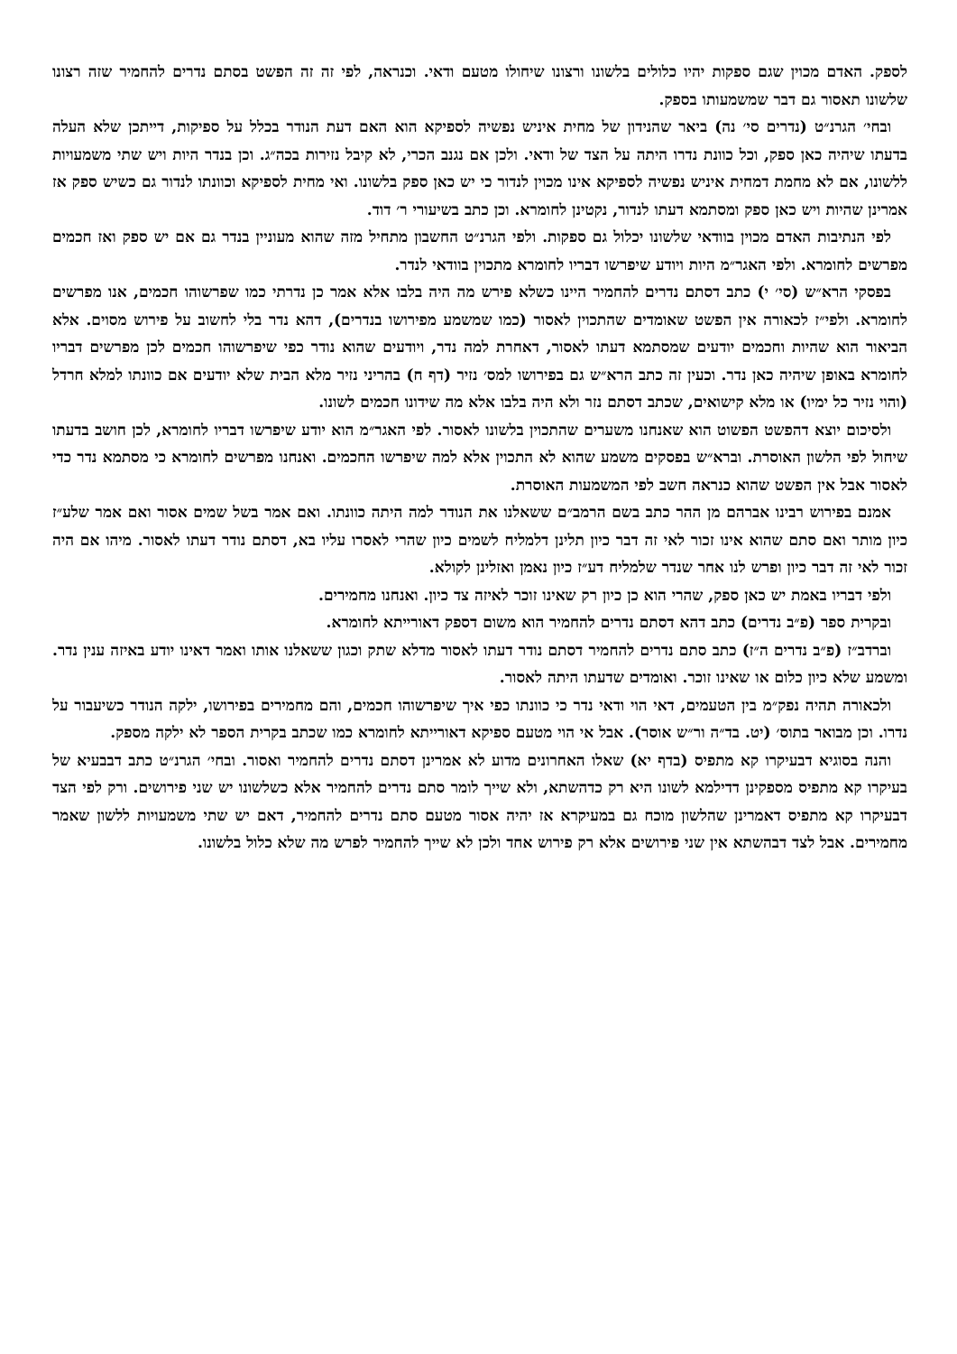לספק. האדם מכוין שגם ספקות יהיו כלולים בלשונו ורצונו שיחולו מטעם ודאי. וכנראה, לפי זה זה הפשט בסתם נדרים להחמיר שזה רצונו שלשונו תאסור גם דבר שמשמעותו בספק.
ובחי׳ הגרנ״ט (נדרים סי׳ נה) ביאר שהנידון של מחית איניש נפשיה לספיקא הוא האם דעת הנודר בכלל על ספיקות, דייתכן שלא העלה בדעתו שיהיה כאן ספק, וכל כוונת נדרו היתה על הצד של ודאי. ולכן אם נגנב הכרי, לא קיבל נזירות בכה״ג. וכן בנדר היות ויש שתי משמעויות ללשונו, אם לא מחמת דמחית איניש נפשיה לספיקא אינו מכוין לנדור כי יש כאן ספק בלשונו. ואי מחית לספיקא וכוונתו לנדור גם כשיש ספק אז אמרינן שהיות ויש כאן ספק ומסתמא דעתו לנדור, נקטינן לחומרא. וכן כתב בשיעורי ר׳ דוד.
לפי הנתיבות האדם מכוין בוודאי שלשונו יכלול גם ספקות. ולפי הגרנ״ט החשבון מתחיל מזה שהוא מעוניין בנדר גם אם יש ספק ואז חכמים מפרשים לחומרא. ולפי האגר״מ היות ויודע שיפרשו דבריו לחומרא מתכוין בוודאי לנדר.
בפסקי הרא״ש (סי׳ י) כתב דסתם נדרים להחמיר היינו כשלא פירש מה היה בלבו אלא אמר כן נדרתי כמו שפרשוהו חכמים, אנו מפרשים לחומרא. ולפי״ז לכאורה אין הפשט שאומדים שהתכוין לאסור (כמו שמשמע מפירושו בנדרים), דהא נדר בלי לחשוב על פירוש מסוים. אלא הביאור הוא שהיות וחכמים יודעים שמסתמא דעתו לאסור, דאחרת למה נדר, ויודעים שהוא נודר כפי שיפרשוהו חכמים לכן מפרשים דבריו לחומרא באופן שיהיה כאן נדר. וכעין זה כתב הרא״ש גם בפירושו למס׳ נזיר (דף ח) בהריני נזיר מלא הבית שלא יודעים אם כוונתו למלא חרדל (והוי נזיר כל ימיו) או מלא קישואים, שכתב דסתם נזר ולא היה בלבו אלא מה שידונו חכמים לשונו.
ולסיכום יוצא דהפשט הפשוט הוא שאנחנו משערים שהתכוין בלשונו לאסור. לפי האגר״מ הוא יודע שיפרשו דבריו לחומרא, לכן חושב בדעתו שיחול לפי הלשון האוסרת. וברא״ש בפסקים משמע שהוא לא התכוין אלא למה שיפרשו החכמים. ואנחנו מפרשים לחומרא כי מסתמא נדר כדי לאסור אבל אין הפשט שהוא כנראה חשב לפי המשמעות האוסרת.
אמנם בפירוש רבינו אברהם מן ההר כתב בשם הרמב״ם ששאלנו את הנודר למה היתה כוונתו. ואם אמר בשל שמים אסור ואם אמר שלע״ז כיון מותר ואם סתם שהוא אינו זכור לאי זה דבר כיון תלינן דלמליח לשמים כיון שהרי לאסרו עליו בא, דסתם נודר דעתו לאסור. מיהו אם היה זכור לאי זה דבר כיון ופרש לנו אחר שנדר שלמליח דע״ז כיון נאמן ואזלינן לקולא.
ולפי דבריו באמת יש כאן ספק, שהרי הוא כן כיון רק שאינו זוכר לאיזה צד כיון. ואנחנו מחמירים.
ובקרית ספר (פ״ב נדרים) כתב דהא דסתם נדרים להחמיר הוא משום דספק דאורייתא לחומרא.
וברדב״ז (פ״ב נדרים ה״ז) כתב סתם נדרים להחמיר דסתם נודר דעתו לאסור מדלא שתק וכגון ששאלנו אותו ואמר דאינו יודע באיזה ענין נדר. ומשמע שלא כיון כלום או שאינו זוכר. ואומדים שדעתו היתה לאסור.
ולכאורה תהיה נפק״מ בין הטעמים, דאי הוי ודאי נדר כי כוונתו כפי איך שיפרשוהו חכמים, והם מחמירים בפירושו, ילקה הנודר כשיעבור על נדרו. וכן מבואר בתוס׳ (יט. בד״ה ור״ש אוסר). אבל אי הוי מטעם ספיקא דאורייתא לחומרא כמו שכתב בקרית הספר לא ילקה מספק.
והנה בסוגיא דבעיקרו קא מתפיס (בדף יא) שאלו האחרונים מדוע לא אמרינן דסתם נדרים להחמיר ואסור. ובחי׳ הגרנ״ט כתב דבבעיא של בעיקרו קא מתפיס מספקינן דדילמא לשונו היא רק כדהשתא, ולא שייך לומר סתם נדרים להחמיר אלא כשלשונו יש שני פירושים. ורק לפי הצד דבעיקרו קא מתפיס דאמרינן שהלשון מוכח גם במעיקרא אז יהיה אסור מטעם סתם נדרים להחמיר, דאם יש שתי משמעויות ללשון שאמר מחמירים. אבל לצד דבהשתא אין שני פירושים אלא רק פירוש אחד ולכן לא שייך להחמיר לפרש מה שלא כלול בלשונו.